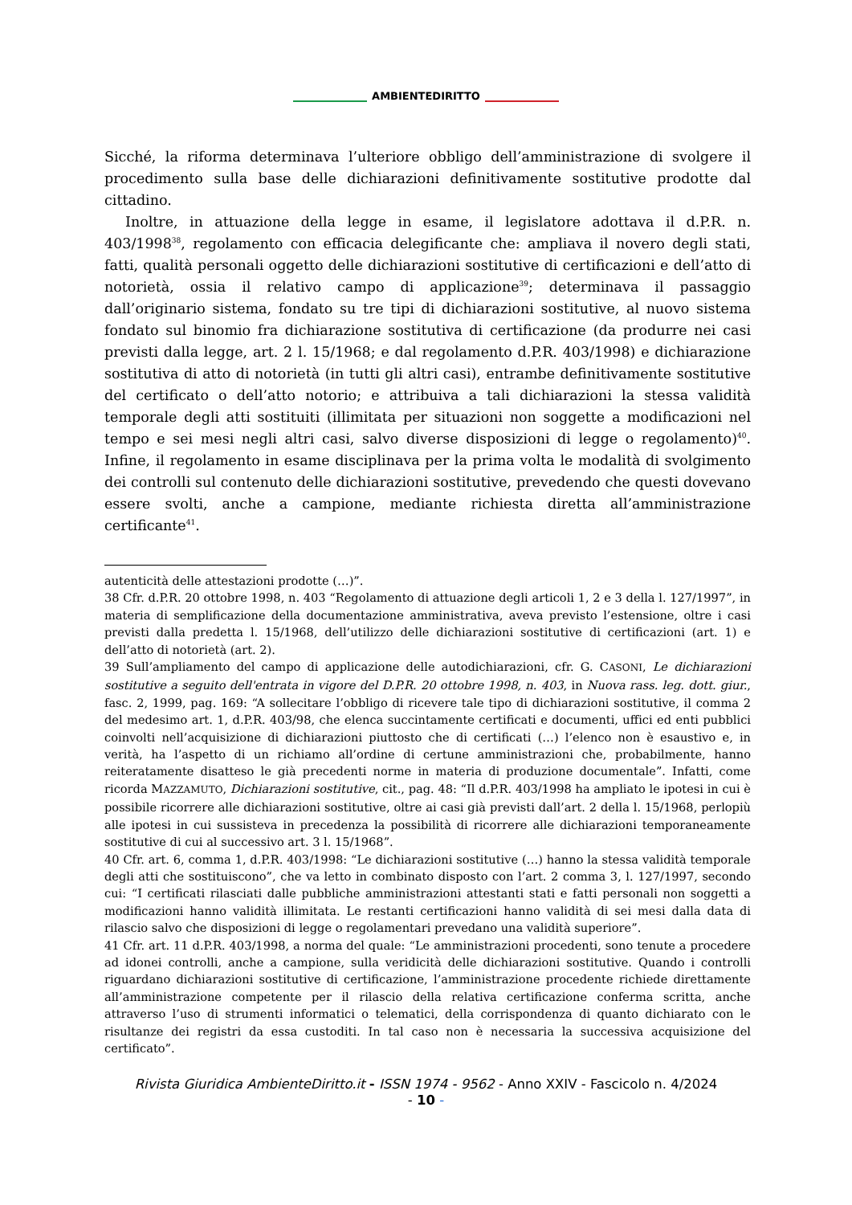AMBIENTEDIRITTO
Sicché, la riforma determinava l’ulteriore obbligo dell’amministrazione di svolgere il procedimento sulla base delle dichiarazioni definitivamente sostitutive prodotte dal cittadino.
Inoltre, in attuazione della legge in esame, il legislatore adottava il d.P.R. n. 403/1998<sup>38</sup>, regolamento con efficacia delegificante che: ampliava il novero degli stati, fatti, qualità personali oggetto delle dichiarazioni sostitutive di certificazioni e dell’atto di notorietà, ossia il relativo campo di applicazione<sup>39</sup>; determinava il passaggio dall’originario sistema, fondato su tre tipi di dichiarazioni sostitutive, al nuovo sistema fondato sul binomio fra dichiarazione sostitutiva di certificazione (da produrre nei casi previsti dalla legge, art. 2 l. 15/1968; e dal regolamento d.P.R. 403/1998) e dichiarazione sostitutiva di atto di notorietà (in tutti gli altri casi), entrambe definitivamente sostitutive del certificato o dell’atto notorio; e attribuiva a tali dichiarazioni la stessa validità temporale degli atti sostituiti (illimitata per situazioni non soggette a modificazioni nel tempo e sei mesi negli altri casi, salvo diverse disposizioni di legge o regolamento)<sup>40</sup>. Infine, il regolamento in esame disciplinava per la prima volta le modalità di svolgimento dei controlli sul contenuto delle dichiarazioni sostitutive, prevedendo che questi dovevano essere svolti, anche a campione, mediante richiesta diretta all’amministrazione certificante<sup>41</sup>.
autenticità delle attestazioni prodotte (…)”.
38 Cfr. d.P.R. 20 ottobre 1998, n. 403 “Regolamento di attuazione degli articoli 1, 2 e 3 della l. 127/1997”, in materia di semplificazione della documentazione amministrativa, aveva previsto l’estensione, oltre i casi previsti dalla predetta l. 15/1968, dell’utilizzo delle dichiarazioni sostitutive di certificazioni (art. 1) e dell’atto di notorietà (art. 2).
39 Sull’ampliamento del campo di applicazione delle autodichiarazioni, cfr. G. CASONI, Le dichiarazioni sostitutive a seguito dell'entrata in vigore del D.P.R. 20 ottobre 1998, n. 403, in Nuova rass. leg. dott. giur., fasc. 2, 1999, pag. 169: “A sollecitare l’obbligo di ricevere tale tipo di dichiarazioni sostitutive, il comma 2 del medesimo art. 1, d.P.R. 403/98, che elenca succintamente certificati e documenti, uffici ed enti pubblici coinvolti nell’acquisizione di dichiarazioni piuttosto che di certificati (…) l’elenco non è esaustivo e, in verità, ha l’aspetto di un richiamo all’ordine di certune amministrazioni che, probabilmente, hanno reiteratamente disatteso le già precedenti norme in materia di produzione documentale”. Infatti, come ricorda MAZZAMUTO, Dichiarazioni sostitutive, cit., pag. 48: “Il d.P.R. 403/1998 ha ampliato le ipotesi in cui è possibile ricorrere alle dichiarazioni sostitutive, oltre ai casi già previsti dall’art. 2 della l. 15/1968, perlopiù alle ipotesi in cui sussisteva in precedenza la possibilità di ricorrere alle dichiarazioni temporaneamente sostitutive di cui al successivo art. 3 l. 15/1968”.
40 Cfr. art. 6, comma 1, d.P.R. 403/1998: “Le dichiarazioni sostitutive (…) hanno la stessa validità temporale degli atti che sostituiscono”, che va letto in combinato disposto con l’art. 2 comma 3, l. 127/1997, secondo cui: “I certificati rilasciati dalle pubbliche amministrazioni attestanti stati e fatti personali non soggetti a modificazioni hanno validità illimitata. Le restanti certificazioni hanno validità di sei mesi dalla data di rilascio salvo che disposizioni di legge o regolamentari prevedano una validità superiore”.
41 Cfr. art. 11 d.P.R. 403/1998, a norma del quale: “Le amministrazioni procedenti, sono tenute a procedere ad idonei controlli, anche a campione, sulla veridicità delle dichiarazioni sostitutive. Quando i controlli riguardano dichiarazioni sostitutive di certificazione, l’amministrazione procedente richiede direttamente all’amministrazione competente per il rilascio della relativa certificazione conferma scritta, anche attraverso l’uso di strumenti informatici o telematici, della corrispondenza di quanto dichiarato con le risultanze dei registri da essa custoditi. In tal caso non è necessaria la successiva acquisizione del certificato”.
Rivista Giuridica AmbienteDiritto.it - ISSN 1974 - 9562 - Anno XXIV - Fascicolo n. 4/2024
- 10 -